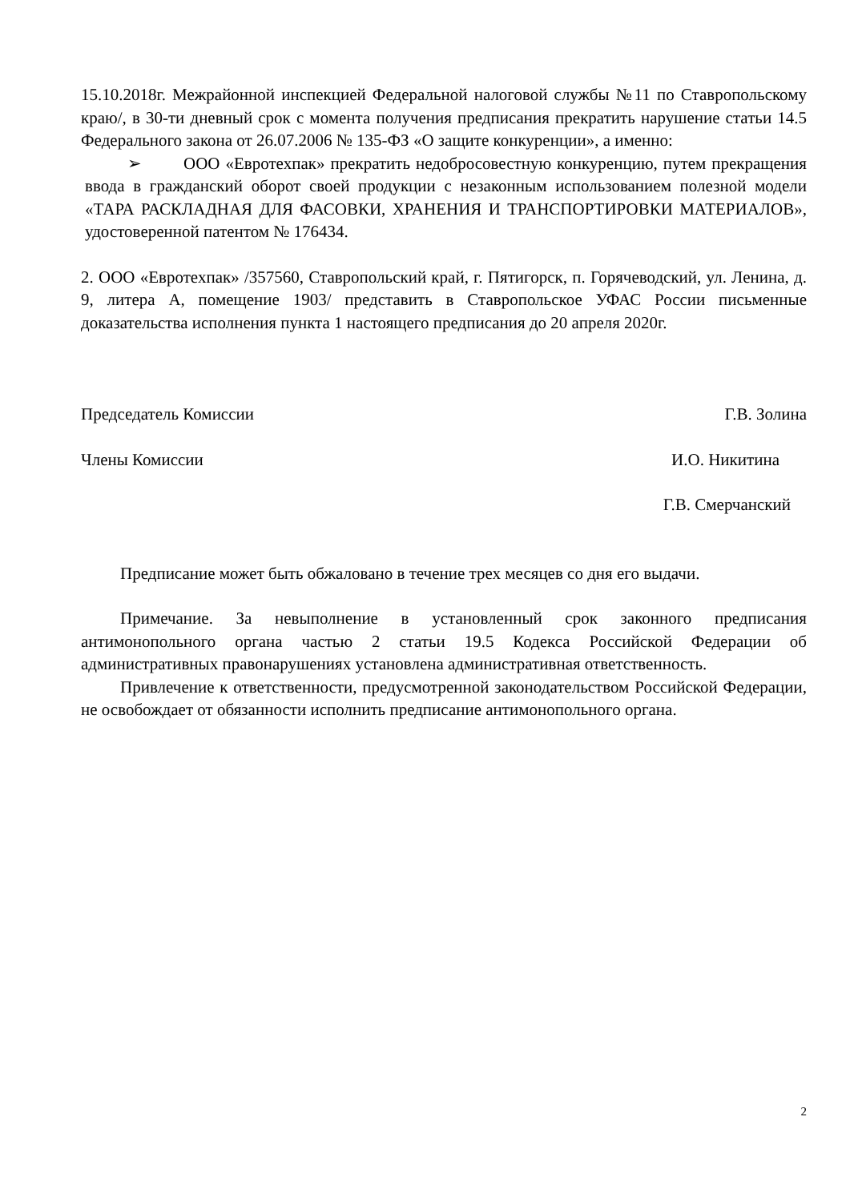15.10.2018г. Межрайонной инспекцией Федеральной налоговой службы №11 по Ставропольскому краю/, в 30-ти дневный срок с момента получения предписания прекратить нарушение статьи 14.5 Федерального закона от 26.07.2006 № 135-ФЗ «О защите конкуренции», а именно:
➢ ООО «Евротехпак» прекратить недобросовестную конкуренцию, путем прекращения ввода в гражданский оборот своей продукции с незаконным использованием полезной модели «ТАРА РАСКЛАДНАЯ ДЛЯ ФАСОВКИ, ХРАНЕНИЯ И ТРАНСПОРТИРОВКИ МАТЕРИАЛОВ», удостоверенной патентом № 176434.
2. ООО «Евротехпак» /357560, Ставропольский край, г. Пятигорск, п. Горячеводский, ул. Ленина, д. 9, литера А, помещение 1903/ представить в Ставропольское УФАС России письменные доказательства исполнения пункта 1 настоящего предписания до 20 апреля 2020г.
Председатель Комиссии Г.В. Золина
Члены Комиссии И.О. Никитина
Г.В. Смерчанский
Предписание может быть обжаловано в течение трех месяцев со дня его выдачи.
Примечание. За невыполнение в установленный срок законного предписания антимонопольного органа частью 2 статьи 19.5 Кодекса Российской Федерации об административных правонарушениях установлена административная ответственность.
Привлечение к ответственности, предусмотренной законодательством Российской Федерации, не освобождает от обязанности исполнить предписание антимонопольного органа.
2